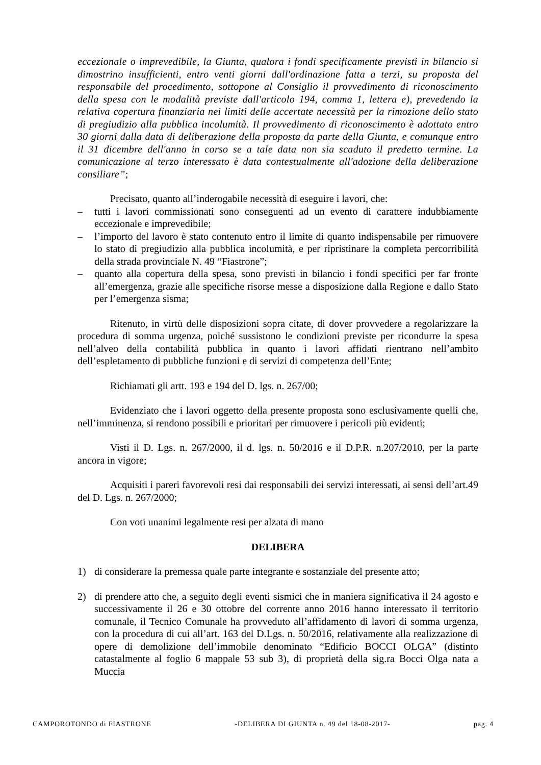eccezionale o imprevedibile, la Giunta, qualora i fondi specificamente previsti in bilancio si dimostrino insufficienti, entro venti giorni dall'ordinazione fatta a terzi, su proposta del responsabile del procedimento, sottopone al Consiglio il provvedimento di riconoscimento della spesa con le modalità previste dall'articolo 194, comma 1, lettera e), prevedendo la relativa copertura finanziaria nei limiti delle accertate necessità per la rimozione dello stato di pregiudizio alla pubblica incolumità. Il provvedimento di riconoscimento è adottato entro 30 giorni dalla data di deliberazione della proposta da parte della Giunta, e comunque entro il 31 dicembre dell'anno in corso se a tale data non sia scaduto il predetto termine. La comunicazione al terzo interessato è data contestualmente all'adozione della deliberazione consiliare”;
Precisato, quanto all’inderogabile necessità di eseguire i lavori, che:
– tutti i lavori commissionati sono conseguenti ad un evento di carattere indubbiamente eccezionale e imprevedibile;
– l’importo del lavoro è stato contenuto entro il limite di quanto indispensabile per rimuovere lo stato di pregiudizio alla pubblica incolumità, e per ripristinare la completa percorribilità della strada provinciale N. 49 “Fiastrone”;
– quanto alla copertura della spesa, sono previsti in bilancio i fondi specifici per far fronte all’emergenza, grazie alle specifiche risorse messe a disposizione dalla Regione e dallo Stato per l’emergenza sisma;
Ritenuto, in virtù delle disposizioni sopra citate, di dover provvedere a regolarizzare la procedura di somma urgenza, poiché sussistono le condizioni previste per ricondurre la spesa nell’alveo della contabilità pubblica in quanto i lavori affidati rientrano nell’ambito dell’espletamento di pubbliche funzioni e di servizi di competenza dell’Ente;
Richiamati gli artt. 193 e 194 del D. lgs. n. 267/00;
Evidenziato che i lavori oggetto della presente proposta sono esclusivamente quelli che, nell’imminenza, si rendono possibili e prioritari per rimuovere i pericoli più evidenti;
Visti il D. Lgs. n. 267/2000, il d. lgs. n. 50/2016 e il D.P.R. n.207/2010, per la parte ancora in vigore;
Acquisiti i pareri favorevoli resi dai responsabili dei servizi interessati, ai sensi dell’art.49 del D. Lgs. n. 267/2000;
Con voti unanimi legalmente resi per alzata di mano
DELIBERA
1) di considerare la premessa quale parte integrante e sostanziale del presente atto;
2) di prendere atto che, a seguito degli eventi sismici che in maniera significativa il 24 agosto e successivamente il 26 e 30 ottobre del corrente anno 2016 hanno interessato il territorio comunale, il Tecnico Comunale ha provveduto all’affidamento di lavori di somma urgenza, con la procedura di cui all’art. 163 del D.Lgs. n. 50/2016, relativamente alla realizzazione di opere di demolizione dell’immobile denominato “Edificio BOCCI OLGA” (distinto catastalmente al foglio 6 mappale 53 sub 3), di proprietà della sig.ra Bocci Olga nata a Muccia
CAMPOROTONDO di FIASTRONE -DELIBERA DI GIUNTA n. 49 del 18-08-2017- pag. 4